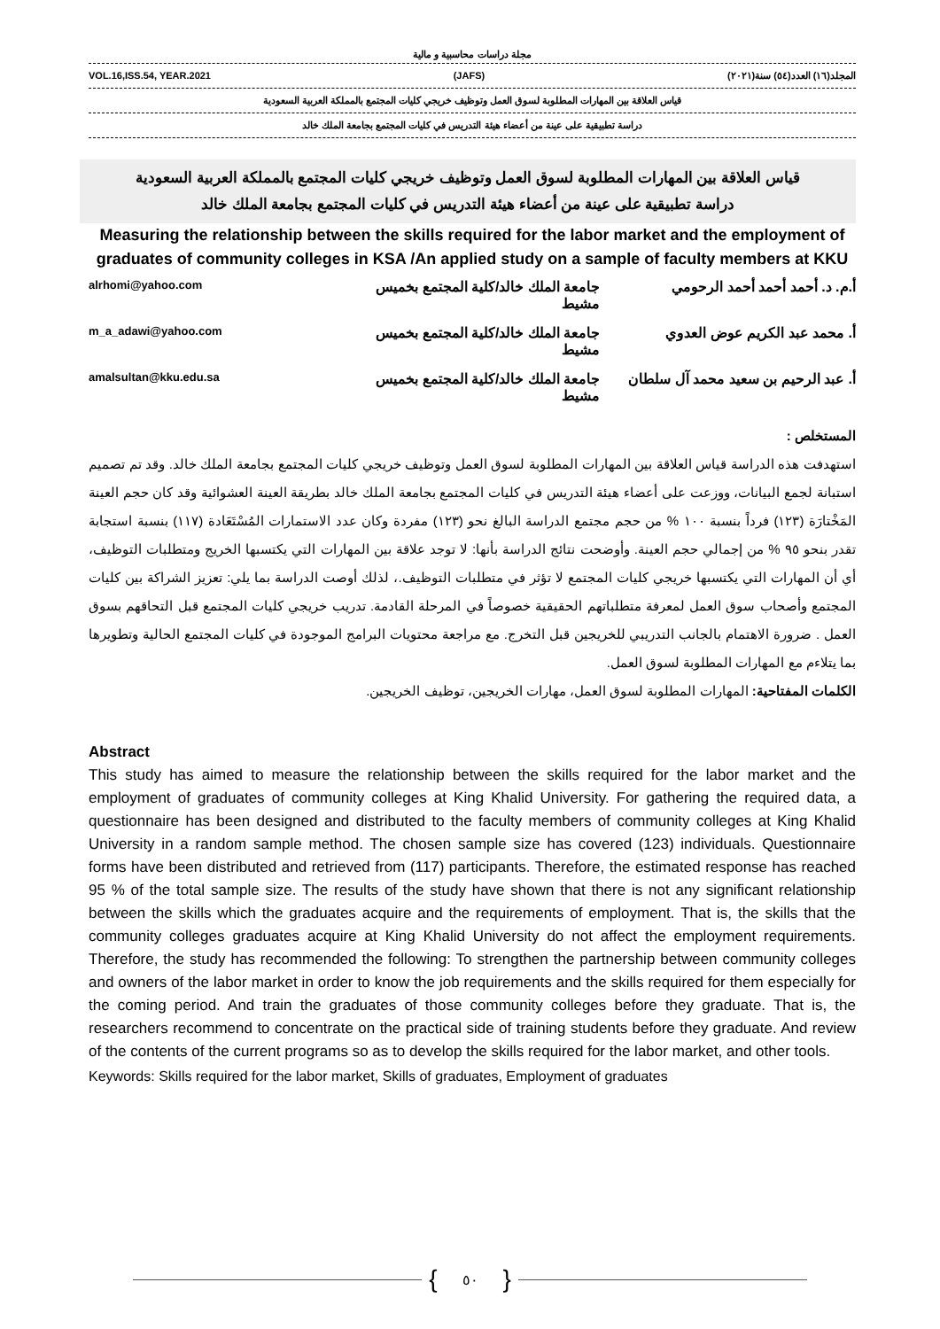مجلة دراسات محاسبية و مالية
VOL.16,ISS.54, YEAR.2021 (JAFS) المجلد(١٦) العدد(٥٤) سنة(٢٠٢١)
قياس العلاقة بين المهارات المطلوبة لسوق العمل وتوظيف خريجي كليات المجتمع بالمملكة العربية السعودية
دراسة تطبيقية على عينة من أعضاء هيئة التدريس في كليات المجتمع بجامعة الملك خالد
قياس العلاقة بين المهارات المطلوبة لسوق العمل وتوظيف خريجي كليات المجتمع بالمملكة العربية السعودية
دراسة تطبيقية على عينة من أعضاء هيئة التدريس في كليات المجتمع بجامعة الملك خالد
Measuring the relationship between the skills required for the labor market and the employment of graduates of community colleges in KSA /An applied study on a sample of faculty members at KKU
أ.م. د. أحمد أحمد أحمد الرحومي جامعة الملك خالد/كلية المجتمع بخميس مشيط
alrhomi@yahoo.com
أ. محمد عبد الكريم عوض العدوي جامعة الملك خالد/كلية المجتمع بخميس مشيط
m_a_adawi@yahoo.com
أ. عبد الرحيم بن سعيد محمد آل سلطان
جامعة الملك خالد/كلية المجتمع بخميس مشيط
amalsultan@kku.edu.sa
المستخلص :
استهدفت هذه الدراسة قياس العلاقة بين المهارات المطلوبة لسوق العمل وتوظيف خريجي كليات المجتمع بجامعة الملك خالد. وقد تم تصميم استبانة لجمع البيانات، ووزعت على أعضاء هيئة التدريس في كليات المجتمع بجامعة الملك خالد بطريقة العينة العشوائية وقد كان حجم العينة المَخْتارَة (١٢٣) فرداً بنسبة ١٠٠ % من حجم مجتمع الدراسة البالغ نحو (١٢٣) مفردة وكان عدد الاستمارات المُسْتَعَادة (١١٧) بنسبة استجابة تقدر بنحو ٩٥ % من إجمالي حجم العينة. وأوضحت نتائج الدراسة بأنها: لا توجد علاقة بين المهارات التي يكتسبها الخريج ومتطلبات التوظيف، أي أن المهارات التي يكتسبها خريجي كليات المجتمع لا تؤثر في متطلبات التوظيف.، لذلك أوصت الدراسة بما يلي: تعزيز الشراكة بين كليات المجتمع وأصحاب سوق العمل لمعرفة متطلباتهم الحقيقية خصوصاً في المرحلة القادمة. تدريب خريجي كليات المجتمع قبل التحاقهم بسوق العمل . ضرورة الاهتمام بالجانب التدريبي للخريجين قبل التخرج. مع مراجعة محتويات البرامج الموجودة في كليات المجتمع الحالية وتطويرها بما يتلاءم مع المهارات المطلوبة لسوق العمل.
الكلمات المفتاحية: المهارات المطلوبة لسوق العمل، مهارات الخريجين، توظيف الخريجين.
Abstract
This study has aimed to measure the relationship between the skills required for the labor market and the employment of graduates of community colleges at King Khalid University. For gathering the required data, a questionnaire has been designed and distributed to the faculty members of community colleges at King Khalid University in a random sample method. The chosen sample size has covered (123) individuals. Questionnaire forms have been distributed and retrieved from (117) participants. Therefore, the estimated response has reached 95 % of the total sample size. The results of the study have shown that there is not any significant relationship between the skills which the graduates acquire and the requirements of employment. That is, the skills that the community colleges graduates acquire at King Khalid University do not affect the employment requirements. Therefore, the study has recommended the following: To strengthen the partnership between community colleges and owners of the labor market in order to know the job requirements and the skills required for them especially for the coming period. And train the graduates of those community colleges before they graduate. That is, the researchers recommend to concentrate on the practical side of training students before they graduate. And review of the contents of the current programs so as to develop the skills required for the labor market, and other tools.
Keywords: Skills required for the labor market, Skills of graduates, Employment of graduates
{ ٥٠ }